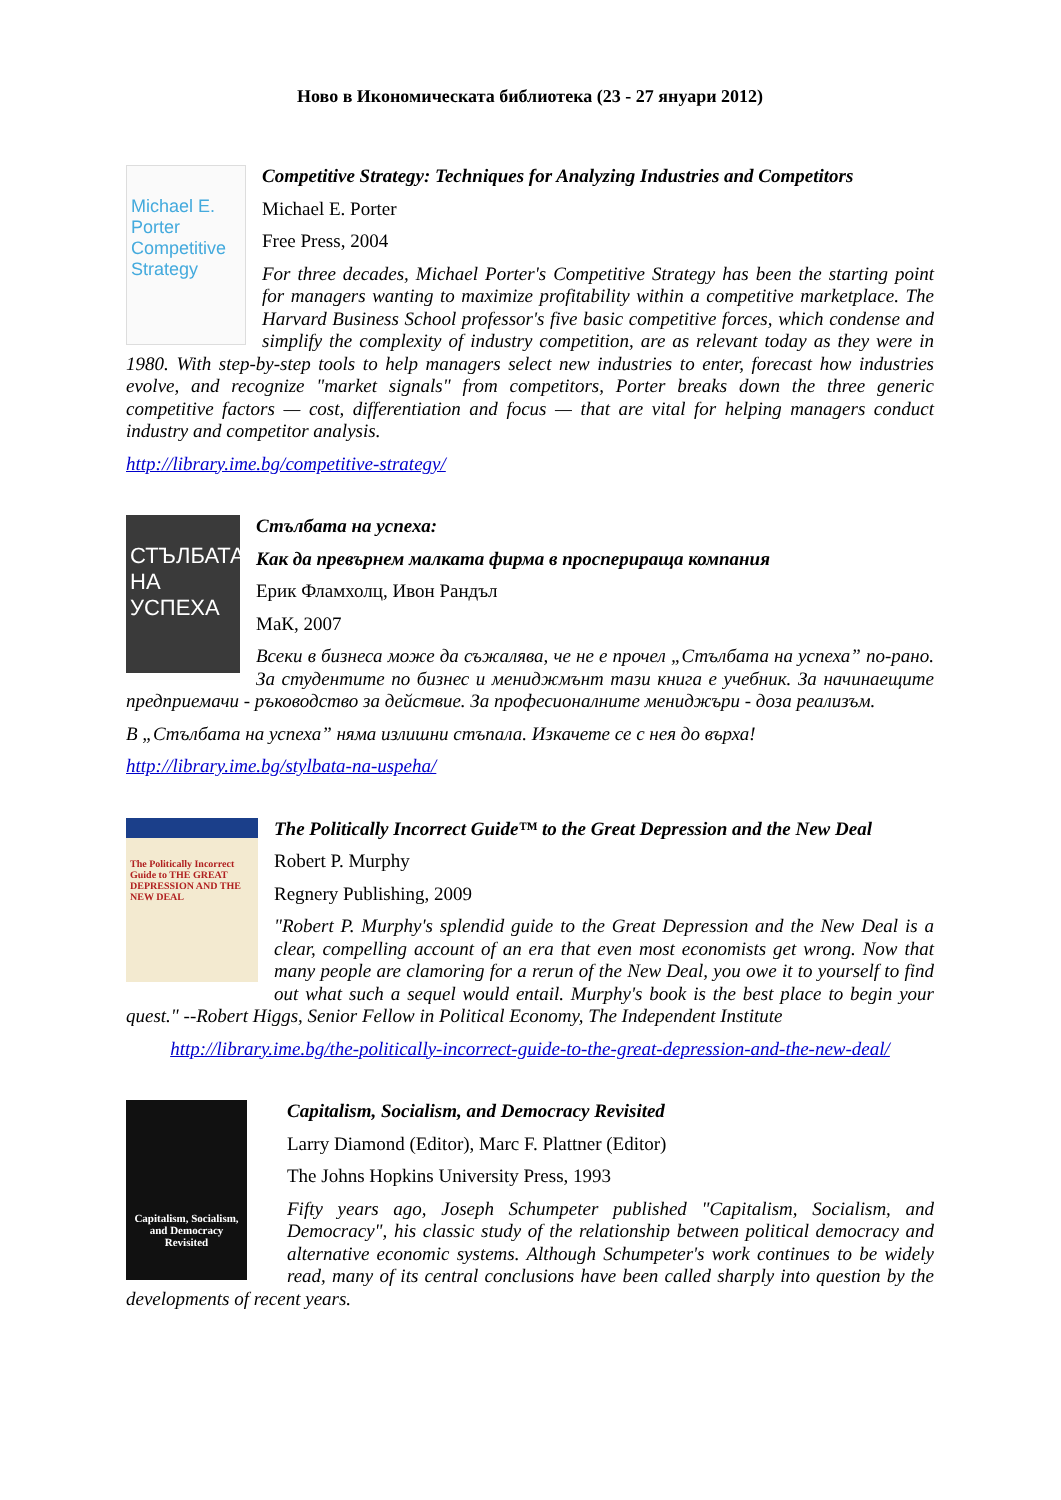Ново в Икономическата библиотека (23 - 27 януари 2012)
Michael E. Porter Competitive Strategy
Competitive Strategy: Techniques for Analyzing Industries and Competitors
Michael E. Porter
Free Press, 2004
For three decades, Michael Porter's Competitive Strategy has been the starting point for managers wanting to maximize profitability within a competitive marketplace. The Harvard Business School professor's five basic competitive forces, which condense and simplify the complexity of industry competition, are as relevant today as they were in 1980. With step-by-step tools to help managers select new industries to enter, forecast how industries evolve, and recognize "market signals" from competitors, Porter breaks down the three generic competitive factors — cost, differentiation and focus — that are vital for helping managers conduct industry and competitor analysis.
http://library.ime.bg/competitive-strategy/
СТЪЛБАТА НА УСПЕХА
Стълбата на успеха:
Как да превърнем малката фирма в просперираща компания
Ерик Фламхолц, Ивон Рандъл
МаК, 2007
Всеки в бизнеса може да съжалява, че не е прочел „Стълбата на успеха” по-рано. За студентите по бизнес и мениджмънт тази книга е учебник. За начинаещите предприемачи - ръководство за действие. За професионалните мениджъри - доза реализъм.
В „Стълбата на успеха” няма излишни стъпала. Изкачете се с нея до върха!
http://library.ime.bg/stylbata-na-uspeha/
The Politically Incorrect Guide to THE GREAT DEPRESSION AND THE NEW DEAL
The Politically Incorrect Guide™ to the Great Depression and the New Deal
Robert P. Murphy
Regnery Publishing, 2009
"Robert P. Murphy's splendid guide to the Great Depression and the New Deal is a clear, compelling account of an era that even most economists get wrong. Now that many people are clamoring for a rerun of the New Deal, you owe it to yourself to find out what such a sequel would entail. Murphy's book is the best place to begin your quest." --Robert Higgs, Senior Fellow in Political Economy, The Independent Institute
http://library.ime.bg/the-politically-incorrect-guide-to-the-great-depression-and-the-new-deal/
Capitalism, Socialism, and Democracy Revisited
Capitalism, Socialism, and Democracy Revisited
Larry Diamond (Editor), Marc F. Plattner (Editor)
The Johns Hopkins University Press, 1993
Fifty years ago, Joseph Schumpeter published "Capitalism, Socialism, and Democracy", his classic study of the relationship between political democracy and alternative economic systems. Although Schumpeter's work continues to be widely read, many of its central conclusions have been called sharply into question by the developments of recent years.